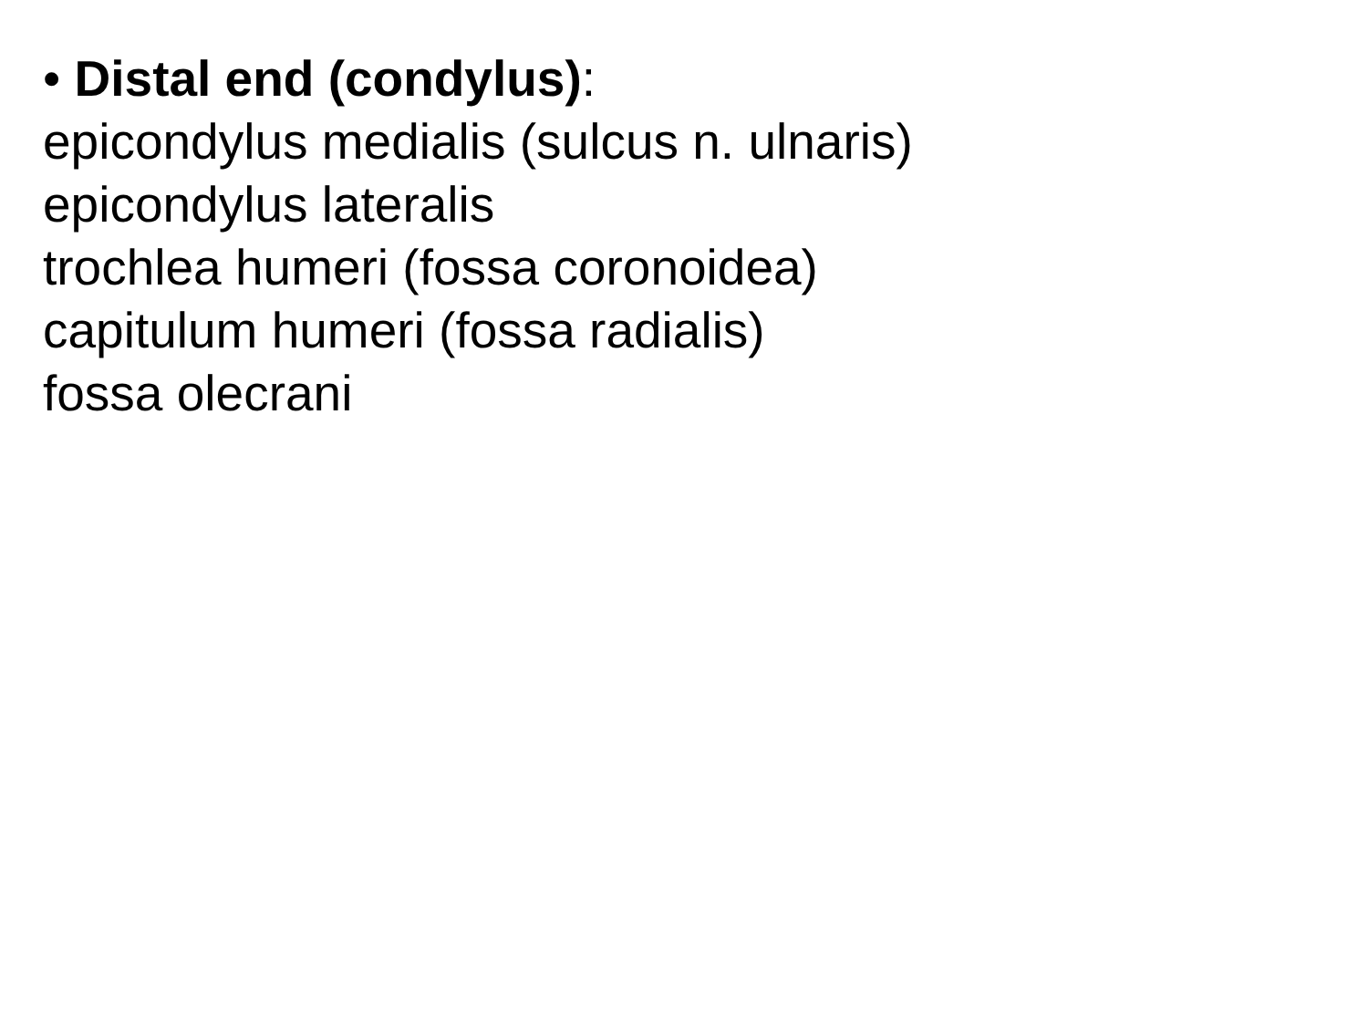• Distal end (condylus):
epicondylus medialis (sulcus n. ulnaris)
epicondylus lateralis
trochlea humeri (fossa coronoidea)
capitulum humeri (fossa radialis)
fossa olecrani